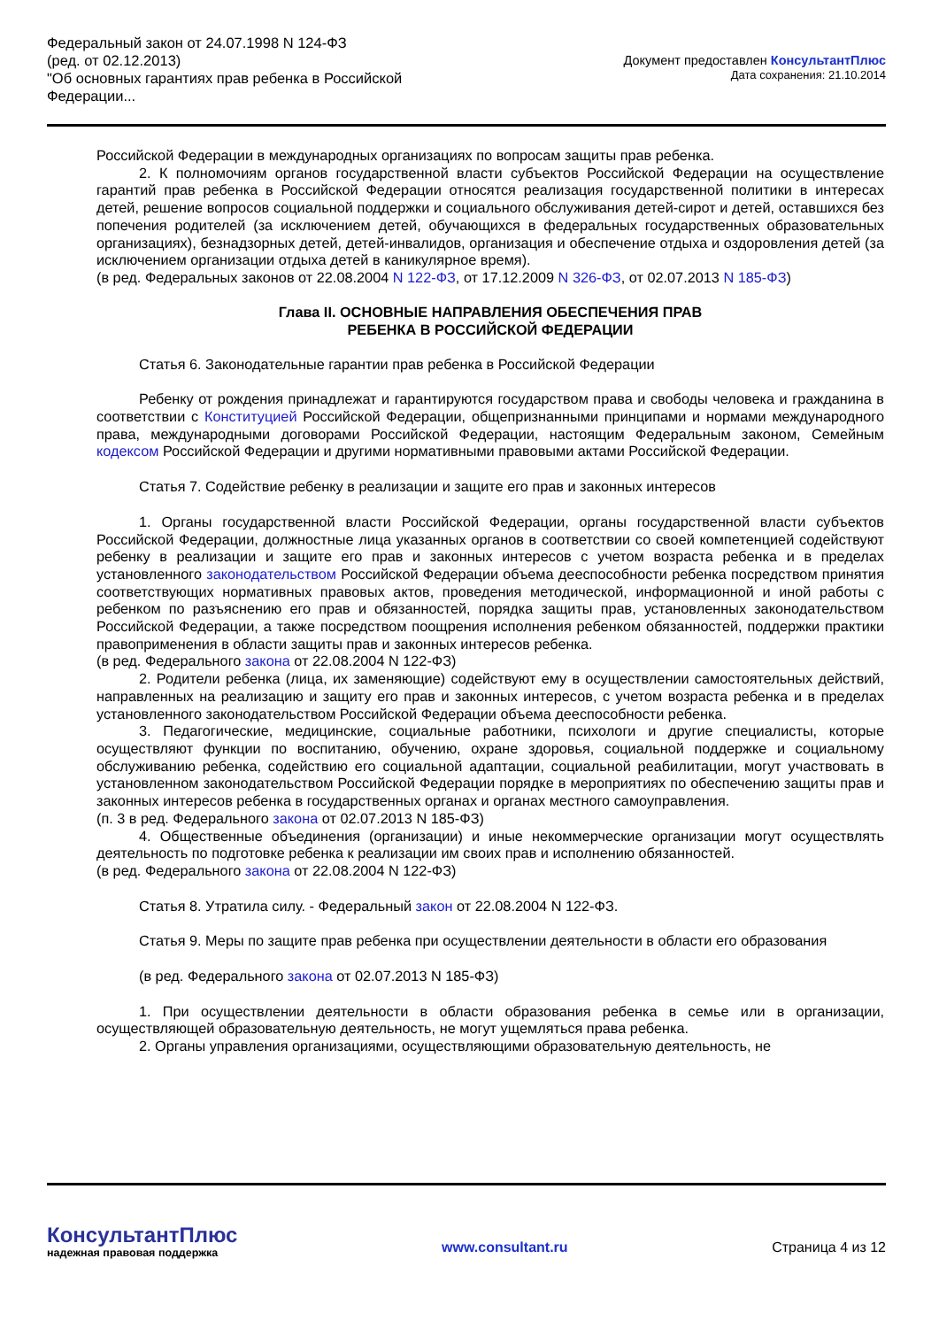Федеральный закон от 24.07.1998 N 124-ФЗ
(ред. от 02.12.2013)
"Об основных гарантиях прав ребенка в Российской Федерации...
Документ предоставлен КонсультантПлюс
Дата сохранения: 21.10.2014
Российской Федерации в международных организациях по вопросам защиты прав ребенка.
2. К полномочиям органов государственной власти субъектов Российской Федерации на осуществление гарантий прав ребенка в Российской Федерации относятся реализация государственной политики в интересах детей, решение вопросов социальной поддержки и социального обслуживания детей-сирот и детей, оставшихся без попечения родителей (за исключением детей, обучающихся в федеральных государственных образовательных организациях), безнадзорных детей, детей-инвалидов, организация и обеспечение отдыха и оздоровления детей (за исключением организации отдыха детей в каникулярное время).
(в ред. Федеральных законов от 22.08.2004 N 122-ФЗ, от 17.12.2009 N 326-ФЗ, от 02.07.2013 N 185-ФЗ)
Глава II. ОСНОВНЫЕ НАПРАВЛЕНИЯ ОБЕСПЕЧЕНИЯ ПРАВ
РЕБЕНКА В РОССИЙСКОЙ ФЕДЕРАЦИИ
Статья 6. Законодательные гарантии прав ребенка в Российской Федерации
Ребенку от рождения принадлежат и гарантируются государством права и свободы человека и гражданина в соответствии с Конституцией Российской Федерации, общепризнанными принципами и нормами международного права, международными договорами Российской Федерации, настоящим Федеральным законом, Семейным кодексом Российской Федерации и другими нормативными правовыми актами Российской Федерации.
Статья 7. Содействие ребенку в реализации и защите его прав и законных интересов
1. Органы государственной власти Российской Федерации, органы государственной власти субъектов Российской Федерации, должностные лица указанных органов в соответствии со своей компетенцией содействуют ребенку в реализации и защите его прав и законных интересов с учетом возраста ребенка и в пределах установленного законодательством Российской Федерации объема дееспособности ребенка посредством принятия соответствующих нормативных правовых актов, проведения методической, информационной и иной работы с ребенком по разъяснению его прав и обязанностей, порядка защиты прав, установленных законодательством Российской Федерации, а также посредством поощрения исполнения ребенком обязанностей, поддержки практики правоприменения в области защиты прав и законных интересов ребенка.
(в ред. Федерального закона от 22.08.2004 N 122-ФЗ)
2. Родители ребенка (лица, их заменяющие) содействуют ему в осуществлении самостоятельных действий, направленных на реализацию и защиту его прав и законных интересов, с учетом возраста ребенка и в пределах установленного законодательством Российской Федерации объема дееспособности ребенка.
3. Педагогические, медицинские, социальные работники, психологи и другие специалисты, которые осуществляют функции по воспитанию, обучению, охране здоровья, социальной поддержке и социальному обслуживанию ребенка, содействию его социальной адаптации, социальной реабилитации, могут участвовать в установленном законодательством Российской Федерации порядке в мероприятиях по обеспечению защиты прав и законных интересов ребенка в государственных органах и органах местного самоуправления.
(п. 3 в ред. Федерального закона от 02.07.2013 N 185-ФЗ)
4. Общественные объединения (организации) и иные некоммерческие организации могут осуществлять деятельность по подготовке ребенка к реализации им своих прав и исполнению обязанностей.
(в ред. Федерального закона от 22.08.2004 N 122-ФЗ)
Статья 8. Утратила силу. - Федеральный закон от 22.08.2004 N 122-ФЗ.
Статья 9. Меры по защите прав ребенка при осуществлении деятельности в области его образования
(в ред. Федерального закона от 02.07.2013 N 185-ФЗ)
1. При осуществлении деятельности в области образования ребенка в семье или в организации, осуществляющей образовательную деятельность, не могут ущемляться права ребенка.
2. Органы управления организациями, осуществляющими образовательную деятельность, не
КонсультантПлюс
надежная правовая поддержка
www.consultant.ru Страница 4 из 12